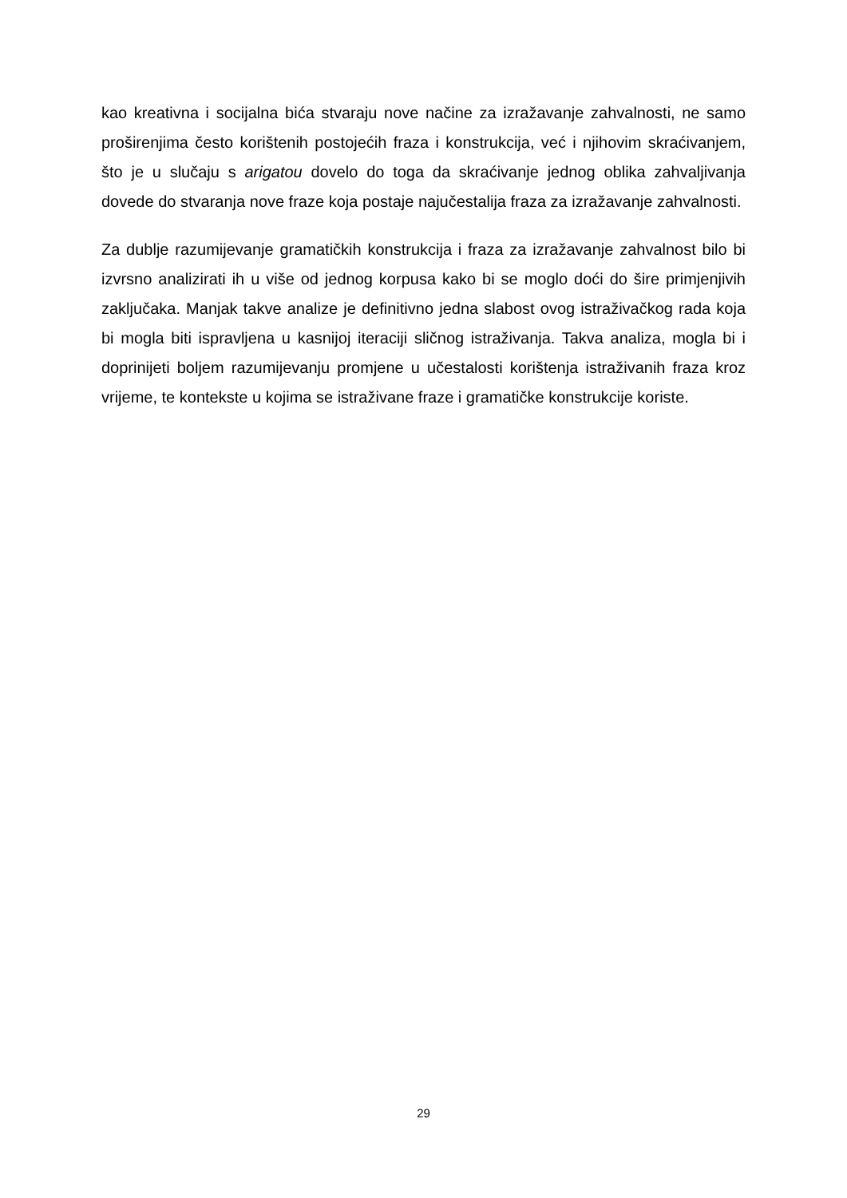kao kreativna i socijalna bića stvaraju nove načine za izražavanje zahvalnosti, ne samo proširenjima često korištenih postojećih fraza i konstrukcija, već i njihovim skraćivanjem, što je u slučaju s arigatou dovelo do toga da skraćivanje jednog oblika zahvaljivanja dovede do stvaranja nove fraze koja postaje najučestalija fraza za izražavanje zahvalnosti.
Za dublje razumijevanje gramatičkih konstrukcija i fraza za izražavanje zahvalnost bilo bi izvrsno analizirati ih u više od jednog korpusa kako bi se moglo doći do šire primjenjivih zaključaka. Manjak takve analize je definitivno jedna slabost ovog istraživačkog rada koja bi mogla biti ispravljena u kasnijoj iteraciji sličnog istraživanja. Takva analiza, mogla bi i doprinijeti boljem razumijevanju promjene u učestalosti korištenja istraživanih fraza kroz vrijeme, te kontekste u kojima se istraživane fraze i gramatičke konstrukcije koriste.
29